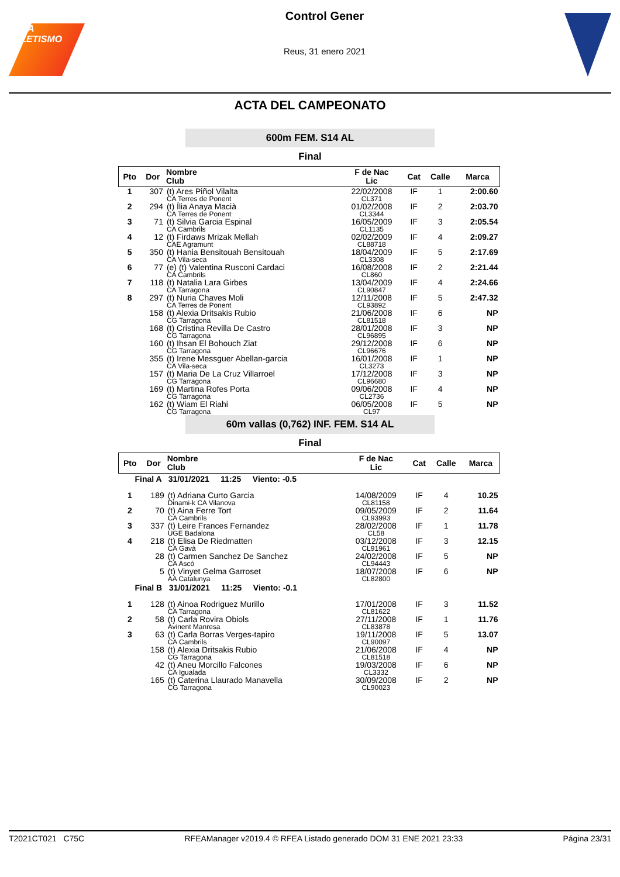RFEA ATLETISMO
Control Gener
Reus, 31 enero 2021
ACTA DEL CAMPEONATO
600m FEM. S14 AL
Final
| Pto | Dor | Nombre Club | F de Nac Lic | Cat | Calle | Marca |
| --- | --- | --- | --- | --- | --- | --- |
| 1 | 307 | (t) Ares Piñol Vilalta CA Terres de Ponent | 22/02/2008 CL371 | IF | 1 | 2:00.60 |
| 2 | 294 | (t) Ília Anaya Macià CA Terres de Ponent | 01/02/2008 CL3344 | IF | 2 | 2:03.70 |
| 3 | 71 | (t) Silvia Garcia Espinal CA Cambrils | 16/05/2009 CL1135 | IF | 3 | 2:05.54 |
| 4 | 12 | (t) Firdaws Mrizak Mellah CAE Agramunt | 02/02/2009 CL88718 | IF | 4 | 2:09.27 |
| 5 | 350 | (t) Hania Bensitouah Bensitouah CA Vila-seca | 18/04/2009 CL3308 | IF | 5 | 2:17.69 |
| 6 | 77 | (e) (t) Valentina Rusconi Cardaci CA Cambrils | 16/08/2008 CL860 | IF | 2 | 2:21.44 |
| 7 | 118 | (t) Natalia Lara Girbes CA Tarragona | 13/04/2009 CL90847 | IF | 4 | 2:24.66 |
| 8 | 297 | (t) Nuria Chaves Moli CA Terres de Ponent | 12/11/2008 CL93892 | IF | 5 | 2:47.32 |
| | 158 | (t) Alexia Dritsakis Rubio CG Tarragona | 21/06/2008 CL81518 | IF | 6 | NP |
| | 168 | (t) Cristina Revilla De Castro CG Tarragona | 28/01/2008 CL96895 | IF | 3 | NP |
| | 160 | (t) Ihsan El Bohouch Ziat CG Tarragona | 29/12/2008 CL96676 | IF | 6 | NP |
| | 355 | (t) Irene Messguer Abellan-garcia CA Vila-seca | 16/01/2008 CL3273 | IF | 1 | NP |
| | 157 | (t) Maria De La Cruz Villarroel CG Tarragona | 17/12/2008 CL96680 | IF | 3 | NP |
| | 169 | (t) Martina Rofes Porta CG Tarragona | 09/06/2008 CL2736 | IF | 4 | NP |
| | 162 | (t) Wiam El Riahi CG Tarragona | 06/05/2008 CL97 | IF | 5 | NP |
60m vallas (0,762) INF. FEM. S14 AL
Final
| Pto | Dor | Nombre Club | F de Nac Lic | Cat | Calle | Marca |
| --- | --- | --- | --- | --- | --- | --- |
| Final A 31/01/2021 11:25 Viento: -0.5 | | | | | | |
| 1 | 189 | (t) Adriana Curto Garcia Dinami-k CA Vilanova | 14/08/2009 CL81158 | IF | 4 | 10.25 |
| 2 | 70 | (t) Aina Ferre Tort CA Cambrils | 09/05/2009 CL93993 | IF | 2 | 11.64 |
| 3 | 337 | (t) Leire Frances Fernandez UGE Badalona | 28/02/2008 CL58 | IF | 1 | 11.78 |
| 4 | 218 | (t) Elisa De Riedmatten CA Gavà | 03/12/2008 CL91961 | IF | 3 | 12.15 |
| | 28 | (t) Carmen Sanchez De Sanchez CA Ascó | 24/02/2008 CL94443 | IF | 5 | NP |
| | 5 | (t) Vinyet Gelma Garroset AA Catalunya | 18/07/2008 CL82800 | IF | 6 | NP |
| Final B 31/01/2021 11:25 Viento: -0.1 | | | | | | |
| 1 | 128 | (t) Ainoa Rodriguez Murillo CA Tarragona | 17/01/2008 CL81622 | IF | 3 | 11.52 |
| 2 | 58 | (t) Carla Rovira Obiols Avinent Manresa | 27/11/2008 CL83878 | IF | 1 | 11.76 |
| 3 | 63 | (t) Carla Borras Verges-tapiro CA Cambrils | 19/11/2008 CL90097 | IF | 5 | 13.07 |
| | 158 | (t) Alexia Dritsakis Rubio CG Tarragona | 21/06/2008 CL81518 | IF | 4 | NP |
| | 42 | (t) Aneu Morcillo Falcones CA Igualada | 19/03/2008 CL3332 | IF | 6 | NP |
| | 165 | (t) Caterina Llaurado Manavella CG Tarragona | 30/09/2008 CL90023 | IF | 2 | NP |
T2021CT021 C75C RFEAManager v2019.4 © RFEA Listado generado DOM 31 ENE 2021 23:33 Página 23/31